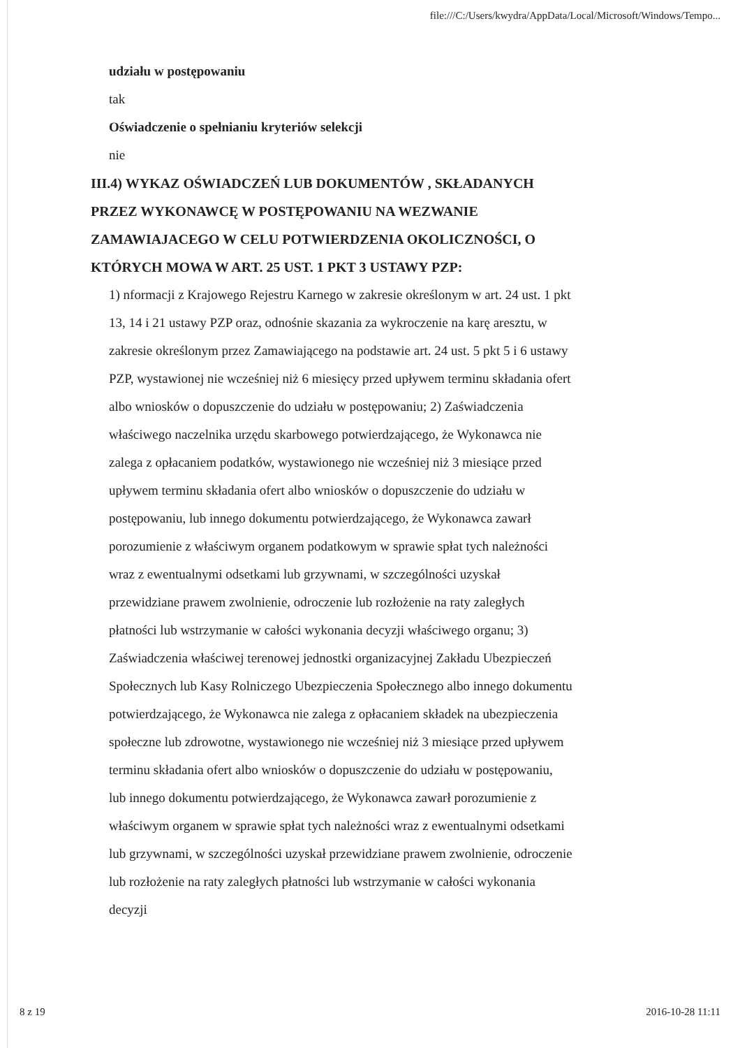file:///C:/Users/kwydra/AppData/Local/Microsoft/Windows/Tempo...
udziału w postępowaniu
tak
Oświadczenie o spełnianiu kryteriów selekcji
nie
III.4) WYKAZ OŚWIADCZEŃ LUB DOKUMENTÓW , SKŁADANYCH PRZEZ WYKONAWCĘ W POSTĘPOWANIU NA WEZWANIE ZAMAWIAJACEGO W CELU POTWIERDZENIA OKOLICZNOŚCI, O KTÓRYCH MOWA W ART. 25 UST. 1 PKT 3 USTAWY PZP:
1) nformacji z Krajowego Rejestru Karnego w zakresie określonym w art. 24 ust. 1 pkt 13, 14 i 21 ustawy PZP oraz, odnośnie skazania za wykroczenie na karę aresztu, w zakresie określonym przez Zamawiającego na podstawie art. 24 ust. 5 pkt 5 i 6 ustawy PZP, wystawionej nie wcześniej niż 6 miesięcy przed upływem terminu składania ofert albo wniosków o dopuszczenie do udziału w postępowaniu; 2) Zaświadczenia właściwego naczelnika urzędu skarbowego potwierdzającego, że Wykonawca nie zalega z opłacaniem podatków, wystawionego nie wcześniej niż 3 miesiące przed upływem terminu składania ofert albo wniosków o dopuszczenie do udziału w postępowaniu, lub innego dokumentu potwierdzającego, że Wykonawca zawarł porozumienie z właściwym organem podatkowym w sprawie spłat tych należności wraz z ewentualnymi odsetkami lub grzywnami, w szczególności uzyskał przewidziane prawem zwolnienie, odroczenie lub rozłożenie na raty zaległych płatności lub wstrzymanie w całości wykonania decyzji właściwego organu; 3) Zaświadczenia właściwej terenowej jednostki organizacyjnej Zakładu Ubezpieczeń Społecznych lub Kasy Rolniczego Ubezpieczenia Społecznego albo innego dokumentu potwierdzającego, że Wykonawca nie zalega z opłacaniem składek na ubezpieczenia społeczne lub zdrowotne, wystawionego nie wcześniej niż 3 miesiące przed upływem terminu składania ofert albo wniosków o dopuszczenie do udziału w postępowaniu, lub innego dokumentu potwierdzającego, że Wykonawca zawarł porozumienie z właściwym organem w sprawie spłat tych należności wraz z ewentualnymi odsetkami lub grzywnami, w szczególności uzyskał przewidziane prawem zwolnienie, odroczenie lub rozłożenie na raty zaległych płatności lub wstrzymanie w całości wykonania decyzji
8 z 19 2016-10-28 11:11